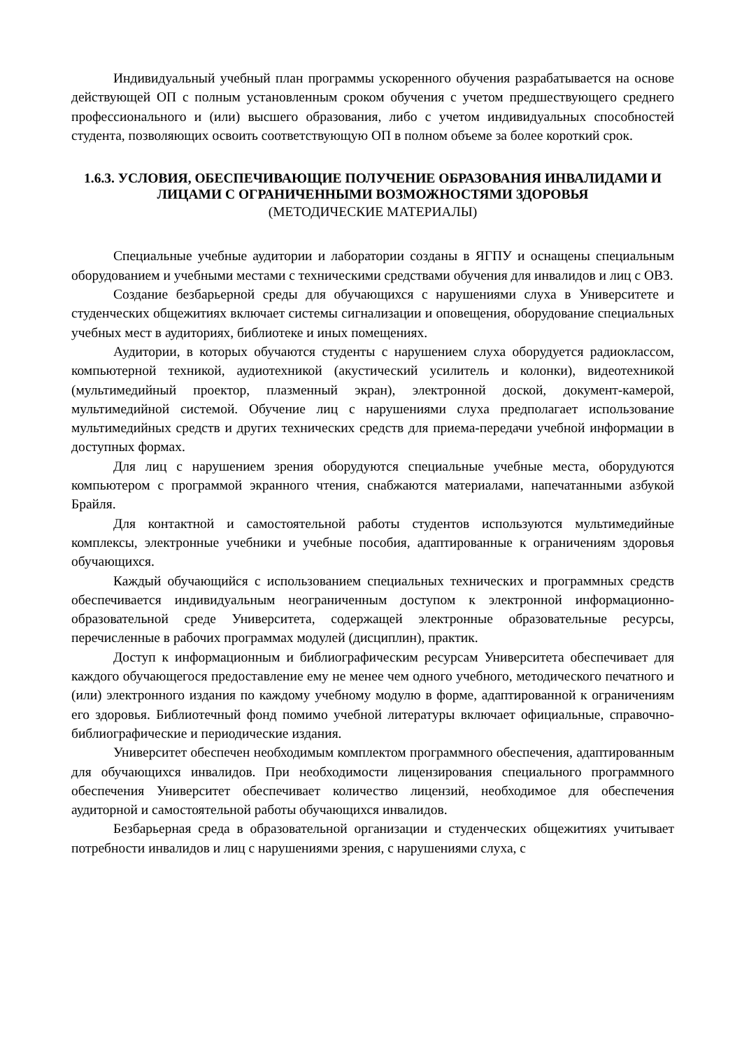Индивидуальный учебный план программы ускоренного обучения разрабатывается на основе действующей ОП с полным установленным сроком обучения с учетом предшествующего среднего профессионального и (или) высшего образования, либо с учетом индивидуальных способностей студента, позволяющих освоить соответствующую ОП в полном объеме за более короткий срок.
1.6.3. УСЛОВИЯ, ОБЕСПЕЧИВАЮЩИЕ ПОЛУЧЕНИЕ ОБРАЗОВАНИЯ ИНВАЛИДАМИ И ЛИЦАМИ С ОГРАНИЧЕННЫМИ ВОЗМОЖНОСТЯМИ ЗДОРОВЬЯ
(МЕТОДИЧЕСКИЕ МАТЕРИАЛЫ)
Специальные учебные аудитории и лаборатории созданы в ЯГПУ и оснащены специальным оборудованием и учебными местами с техническими средствами обучения для инвалидов и лиц с ОВЗ.
Создание безбарьерной среды для обучающихся с нарушениями слуха в Университете и студенческих общежитиях включает системы сигнализации и оповещения, оборудование специальных учебных мест в аудиториях, библиотеке и иных помещениях.
Аудитории, в которых обучаются студенты с нарушением слуха оборудуется радиоклассом, компьютерной техникой, аудиотехникой (акустический усилитель и колонки), видеотехникой (мультимедийный проектор, плазменный экран), электронной доской, документ-камерой, мультимедийной системой. Обучение лиц с нарушениями слуха предполагает использование мультимедийных средств и других технических средств для приема-передачи учебной информации в доступных формах.
Для лиц с нарушением зрения оборудуются специальные учебные места, оборудуются компьютером с программой экранного чтения, снабжаются материалами, напечатанными азбукой Брайля.
Для контактной и самостоятельной работы студентов используются мультимедийные комплексы, электронные учебники и учебные пособия, адаптированные к ограничениям здоровья обучающихся.
Каждый обучающийся с использованием специальных технических и программных средств обеспечивается индивидуальным неограниченным доступом к электронной информационно-образовательной среде Университета, содержащей электронные образовательные ресурсы, перечисленные в рабочих программах модулей (дисциплин), практик.
Доступ к информационным и библиографическим ресурсам Университета обеспечивает для каждого обучающегося предоставление ему не менее чем одного учебного, методического печатного и (или) электронного издания по каждому учебному модулю в форме, адаптированной к ограничениям его здоровья. Библиотечный фонд помимо учебной литературы включает официальные, справочно-библиографические и периодические издания.
Университет обеспечен необходимым комплектом программного обеспечения, адаптированным для обучающихся инвалидов. При необходимости лицензирования специального программного обеспечения Университет обеспечивает количество лицензий, необходимое для обеспечения аудиторной и самостоятельной работы обучающихся инвалидов.
Безбарьерная среда в образовательной организации и студенческих общежитиях учитывает потребности инвалидов и лиц с нарушениями зрения, с нарушениями слуха, с